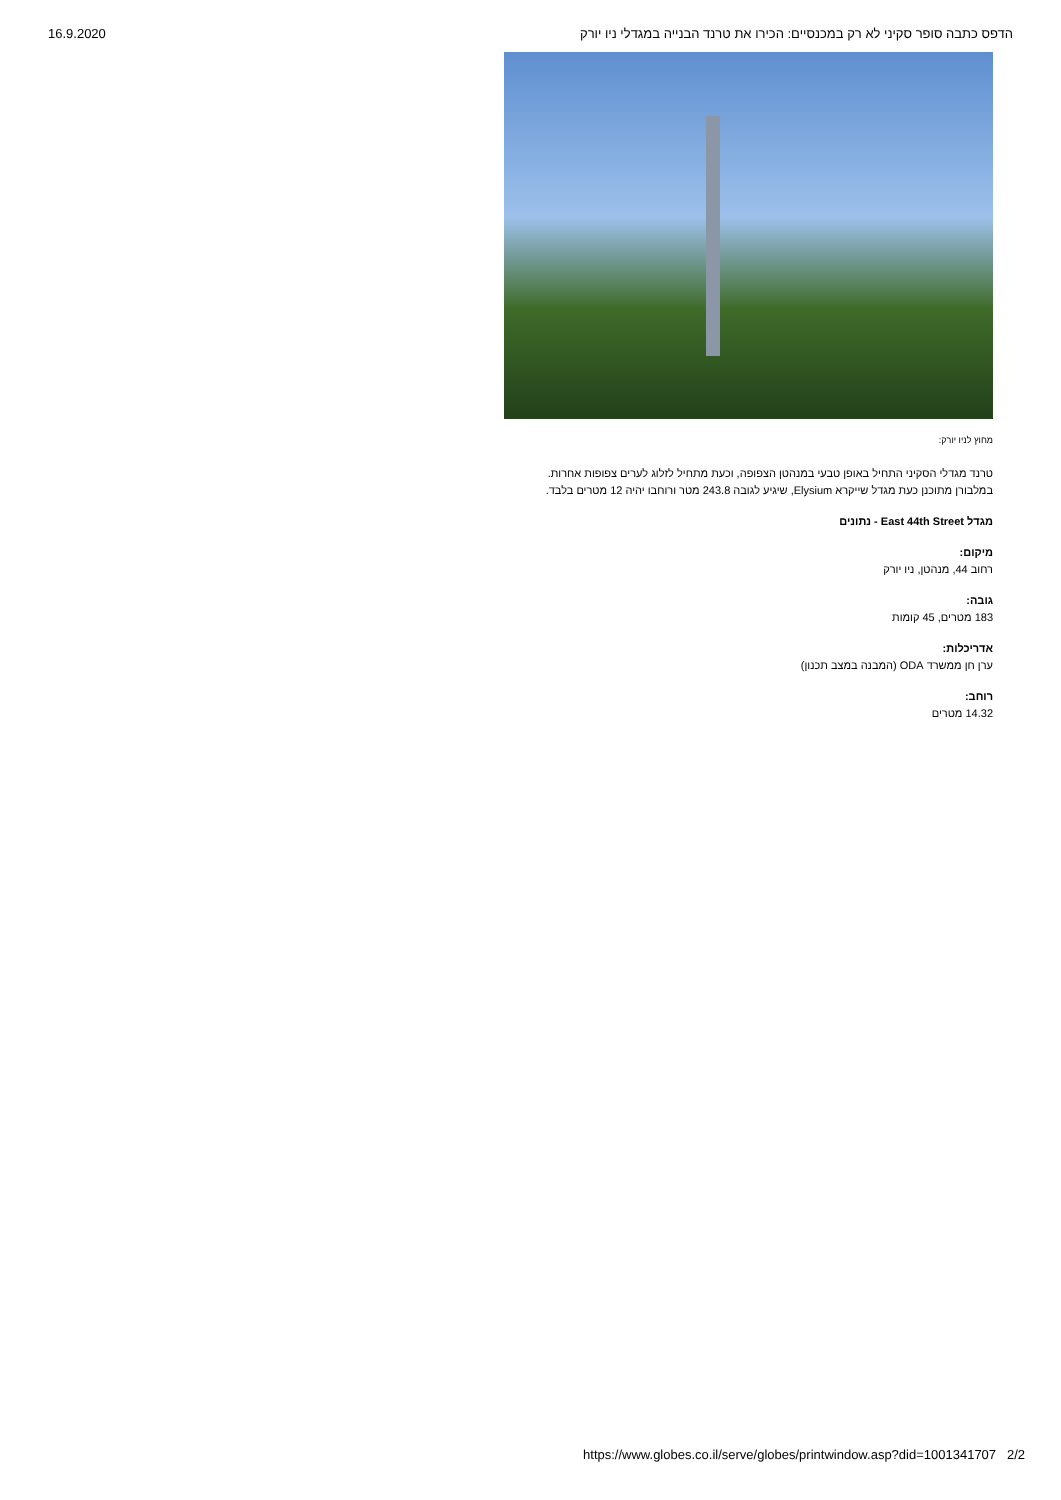16.9.2020 הדפס כתבה סופר סקיני לא רק במכנסיים: הכירו את טרנד הבנייה במגדלי ניו יורק
מחוץ לניו יורק:
טרנד מגדלי הסקיני התחיל באופן טבעי במנהטן הצפופה, וכעת מתחיל לזלוג לערים צפופות אחרות.
במלבורן מתוכנן כעת מגדל שייקרא Elysium, שיגיע לגובה 243.8 מטר ורוחבו יהיה 12 מטרים בלבד.
מגדל East 44th Street - נתונים
מיקום:
רחוב 44, מנהטן, ניו יורק
גובה:
183 מטרים, 45 קומות
אדריכלות:
ערן חן ממשרד ODA (המבנה במצב תכנון)
רוחב:
14.32 מטרים
https://www.globes.co.il/serve/globes/printwindow.asp?did=1001341707 2/2